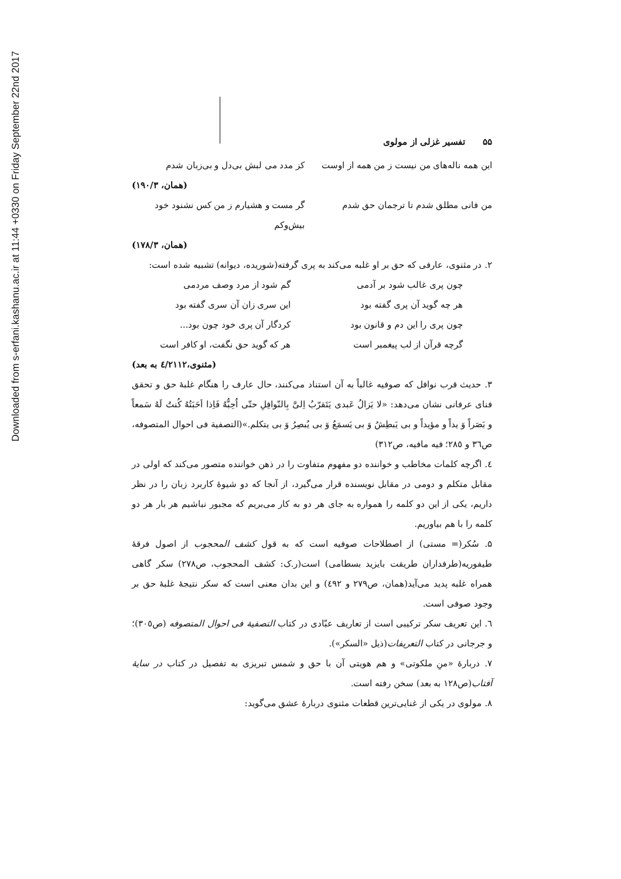Downloaded from s-erfani.kashanu.ac.ir at 11:44 +0330 on Friday September 22nd 2017
تفسیر غزلی از مولوی ۵۵
این همه ناله‌های من نیست ز من همه از اوست کز مدد می لبش بی‌دل و بی‌زبان شدم
(همان، ۱۹۰/۳)
من فانی مطلق شدم تا ترجمان حق شدم گر مست و هشیارم ز من کس نشنود خود بیش‌وکم
(همان، ۱۷۸/۳)
۲. در مثنوی، عارفی که حق بر او غلبه می‌کند به پری گرفته(شوریده، دیوانه) تشبیه شده است:
چون پری غالب شود بر آدمی گم شود از مرد وصف مردمی
هر چه گوید آن پری گفته بود این سری زان آن سری گفته بود
چون پری را این دم و قانون بود کردگار آن پری خود چون بود...
گرچه قرآن از لب پیغمبر است هر که گوید حق نگفت، او کافر است
(مثنوی،٤/٢١١٢ به بعد)
۳. حدیث قرب نوافل که صوفیه غالباً به آن استناد می‌کنند، حال عارف را هنگام غلبهٔ حق و تحقق فنای عرفانی نشان می‌دهد: «لا یَزالُ عَبدی یَتَقرّبُ اِلیَّ بِالنّوافِلِ حتّی اُحِبُّهُ فَاِذا اَحَبَتُهُ کُنتُ لَهُ سَمعاً و بَصَراً وَ یداً و مؤیداً و بی یَبطِشُ وَ بی یَسمَعُ وَ بی یُبصِرُ وَ بی یتکلم.»(التصفیة فی احوال المتصوفه، ص٣٦ و ٢٨٥؛ فیه مافیه، ص٣١٢)
٤. اگرچه کلمات مخاطب و خواننده دو مفهوم متفاوت را در ذهن خواننده متصور می‌کند که اولی در مقابل متکلم و دومی در مقابل نویسنده قرار می‌گیرد، از آنجا که دو شیوهٔ کاربرد زبان را در نظر داریم، یکی از این دو کلمه را همواره به جای هر دو به کار می‌بریم که مجبور نباشیم هر بار هر دو کلمه را با هم بیاوریم.
۵. سُکر(= مستی) از اصطلاحات صوفیه است که به قول کشف المحجوب از اصول فرقهٔ طیفوریه(طرفداران طریقت بایزید بسطامی) است(ر.ک: کشف المحجوب، ص٢٧٨) سکر گاهی همراه غلبه پدید می‌آید(همان، ص٢٧٩ و ٤٩٢) و این بدان معنی است که سکر نتیجهٔ غلبهٔ حق بر وجود صوفی است.
٦. این تعریف سکر ترکیبی است از تعاریف عبّادی در کتاب التصفیة فی احوال المتصوفه (ص٣٠٥)؛ و جرجانی در کتاب التعریفات(ذیل «السکر»).
٧. دربارهٔ «منِ ملکوتی» و هم هویتی آن با حق و شمس تبریزی به تفصیل در کتاب در سایهٔ آفتاب(ص١٢٨ به بعد) سخن رفته است.
٨. مولوی در یکی از غنایی‌ترین قطعات مثنوی دربارهٔ عشق می‌گوید: